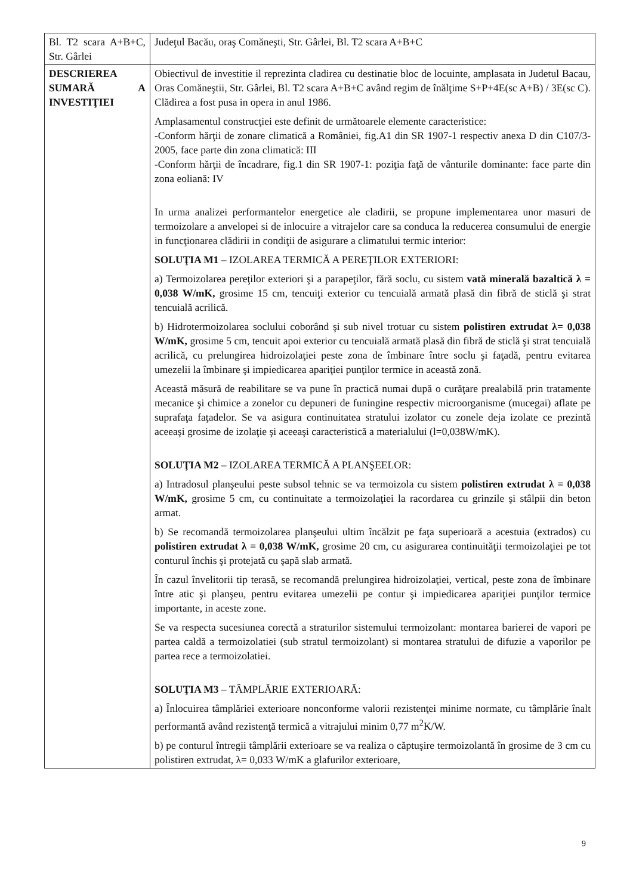| Bl. T2 scara A+B+C, Str. Gârlei | Judeţul Bacău, oraş Comăneşti, Str. Gârlei, Bl. T2 scara A+B+C |
| DESCRIEREA SUMARĂ A INVESTIŢIEI | Obiectivul de investitie il reprezinta cladirea cu destinatie bloc de locuinte, amplasata in Judetul Bacau, Oras Comăneştii, Str. Gârlei, Bl. T2 scara A+B+C având regim de înălţime S+P+4E(sc A+B) / 3E(sc C). Clădirea a fost pusa in opera in anul 1986. Amplasamentul construcţiei este definit de următoarele elemente caracteristice: -Conform hărţii de zonare climatică a României, fig.A1 din SR 1907-1 respectiv anexa D din C107/3-2005, face parte din zona climatică: III -Conform hărţii de încadrare, fig.1 din SR 1907-1: poziţia faţă de vânturile dominante: face parte din zona eoliană: IV In urma analizei performantelor energetice ale cladirii, se propune implementarea unor masuri de termoizolare a anvelopei si de inlocuire a vitrajelor care sa conduca la reducerea consumului de energie in funcţionarea clădirii in condiţii de asigurare a climatului termic interior: SOLUŢIA M1 – IZOLAREA TERMICĂ A PEREŢILOR EXTERIORI: a) Termoizolarea pereţilor exteriori şi a parapeţilor, fără soclu, cu sistem vată minerală bazaltică λ = 0,038 W/mK, grosime 15 cm, tencuiţi exterior cu tencuială armată plasă din fibră de sticlă şi strat tencuială acrilică. b) Hidrotermoizolarea soclului coborând şi sub nivel trotuar cu sistem polistiren extrudat λ= 0,038 W/mK, grosime 5 cm, tencuit apoi exterior cu tencuială armată plasă din fibră de sticlă şi strat tencuială acrilică, cu prelungirea hidroizolaţiei peste zona de îmbinare între soclu şi faţadă, pentru evitarea umezelii la îmbinare şi impiedicarea apariţiei punţilor termice in această zonă. Această măsură de reabilitare se va pune în practică numai după o curăţare prealabilă prin tratamente mecanice şi chimice a zonelor cu depuneri de funingine respectiv microorganisme (mucegai) aflate pe suprafaţa faţadelor. Se va asigura continuitatea stratului izolator cu zonele deja izolate ce prezintă aceeaşi grosime de izolaţie şi aceeaşi caracteristică a materialului (l=0,038W/mK). SOLUŢIA M2 – IZOLAREA TERMICĂ A PLANŞEELOR: a) Intradosul planşeului peste subsol tehnic se va termoizola cu sistem polistiren extrudat λ = 0,038 W/mK, grosime 5 cm, cu continuitate a termoizolaţiei la racordarea cu grinzile şi stâlpii din beton armat. b) Se recomandă termoizolarea planşeului ultim încălzit pe faţa superioară a acestuia (extrados) cu polistiren extrudat λ = 0,038 W/mK, grosime 20 cm, cu asigurarea continuităţii termoizolaţiei pe tot conturul închis şi protejată cu şapă slab armată. În cazul învelitorii tip terasă, se recomandă prelungirea hidroizolaţiei, vertical, peste zona de îmbinare între atic şi planşeu, pentru evitarea umezelii pe contur şi impiedicarea apariţiei punţilor termice importante, in aceste zone. Se va respecta sucesiunea corectă a straturilor sistemului termoizolant: montarea barierei de vapori pe partea caldă a termoizolatiei (sub stratul termoizolant) si montarea stratului de difuzie a vaporilor pe partea rece a termoizolatiei. SOLUŢIA M3 – TÂMPLĂRIE EXTERIOARĂ: a) Înlocuirea tâmplăriei exterioare nonconforme valorii rezistenţei minime normate, cu tâmplărie înalt performantă având rezistenţă termică a vitrajului minim 0,77 m<sup>2</sup>K/W. b) pe conturul întregii tâmplării exterioare se va realiza o căptuşire termoizolantă în grosime de 3 cm cu polistiren extrudat, λ= 0,033 W/mK a glafurilor exterioare, |
9